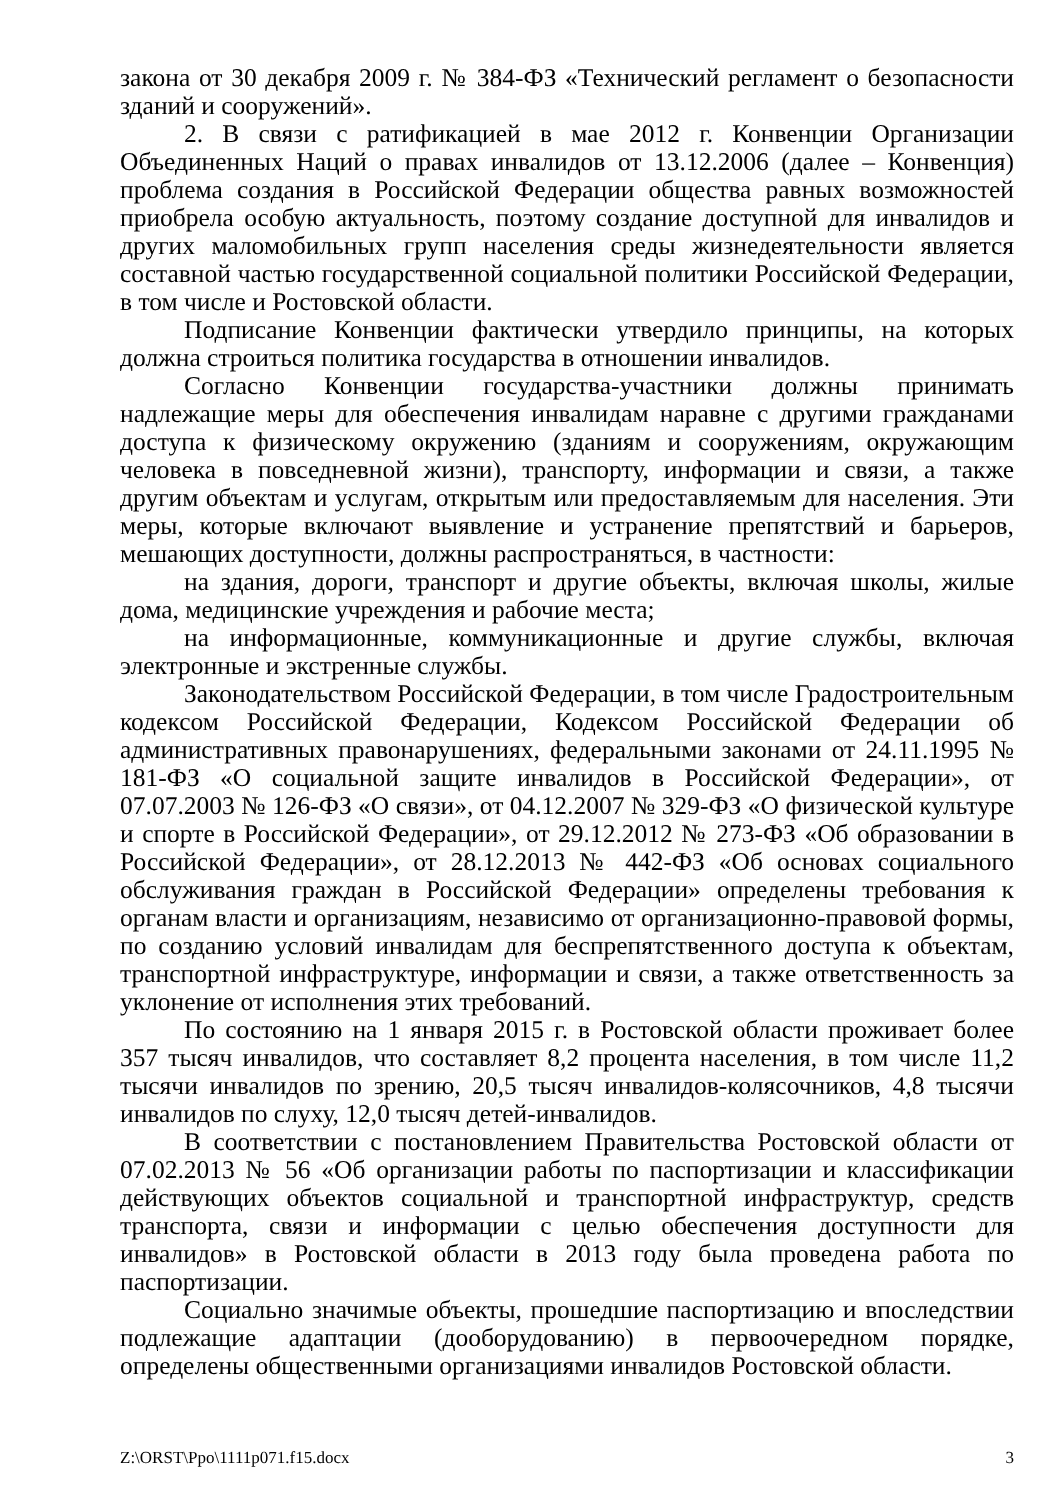закона от 30 декабря 2009 г. № 384-ФЗ «Технический регламент о безопасности зданий и сооружений».
2. В связи с ратификацией в мае 2012 г. Конвенции Организации Объединенных Наций о правах инвалидов от 13.12.2006 (далее – Конвенция) проблема создания в Российской Федерации общества равных возможностей приобрела особую актуальность, поэтому создание доступной для инвалидов и других маломобильных групп населения среды жизнедеятельности является составной частью государственной социальной политики Российской Федерации, в том числе и Ростовской области.
Подписание Конвенции фактически утвердило принципы, на которых должна строиться политика государства в отношении инвалидов.
Согласно Конвенции государства-участники должны принимать надлежащие меры для обеспечения инвалидам наравне с другими гражданами доступа к физическому окружению (зданиям и сооружениям, окружающим человека в повседневной жизни), транспорту, информации и связи, а также другим объектам и услугам, открытым или предоставляемым для населения. Эти меры, которые включают выявление и устранение препятствий и барьеров, мешающих доступности, должны распространяться, в частности:
на здания, дороги, транспорт и другие объекты, включая школы, жилые дома, медицинские учреждения и рабочие места;
на информационные, коммуникационные и другие службы, включая электронные и экстренные службы.
Законодательством Российской Федерации, в том числе Градостроительным кодексом Российской Федерации, Кодексом Российской Федерации об административных правонарушениях, федеральными законами от 24.11.1995 № 181-ФЗ «О социальной защите инвалидов в Российской Федерации», от 07.07.2003 № 126-ФЗ «О связи», от 04.12.2007 № 329-ФЗ «О физической культуре и спорте в Российской Федерации», от 29.12.2012 № 273-ФЗ «Об образовании в Российской Федерации», от 28.12.2013 № 442-ФЗ «Об основах социального обслуживания граждан в Российской Федерации» определены требования к органам власти и организациям, независимо от организационно-правовой формы, по созданию условий инвалидам для беспрепятственного доступа к объектам, транспортной инфраструктуре, информации и связи, а также ответственность за уклонение от исполнения этих требований.
По состоянию на 1 января 2015 г. в Ростовской области проживает более 357 тысяч инвалидов, что составляет 8,2 процента населения, в том числе 11,2 тысячи инвалидов по зрению, 20,5 тысяч инвалидов-колясочников, 4,8 тысячи инвалидов по слуху, 12,0 тысяч детей-инвалидов.
В соответствии с постановлением Правительства Ростовской области от 07.02.2013 № 56 «Об организации работы по паспортизации и классификации действующих объектов социальной и транспортной инфраструктур, средств транспорта, связи и информации с целью обеспечения доступности для инвалидов» в Ростовской области в 2013 году была проведена работа по паспортизации.
Социально значимые объекты, прошедшие паспортизацию и впоследствии подлежащие адаптации (дооборудованию) в первоочередном порядке, определены общественными организациями инвалидов Ростовской области.
Z:\ORST\Ppo\1111p071.f15.docx 3